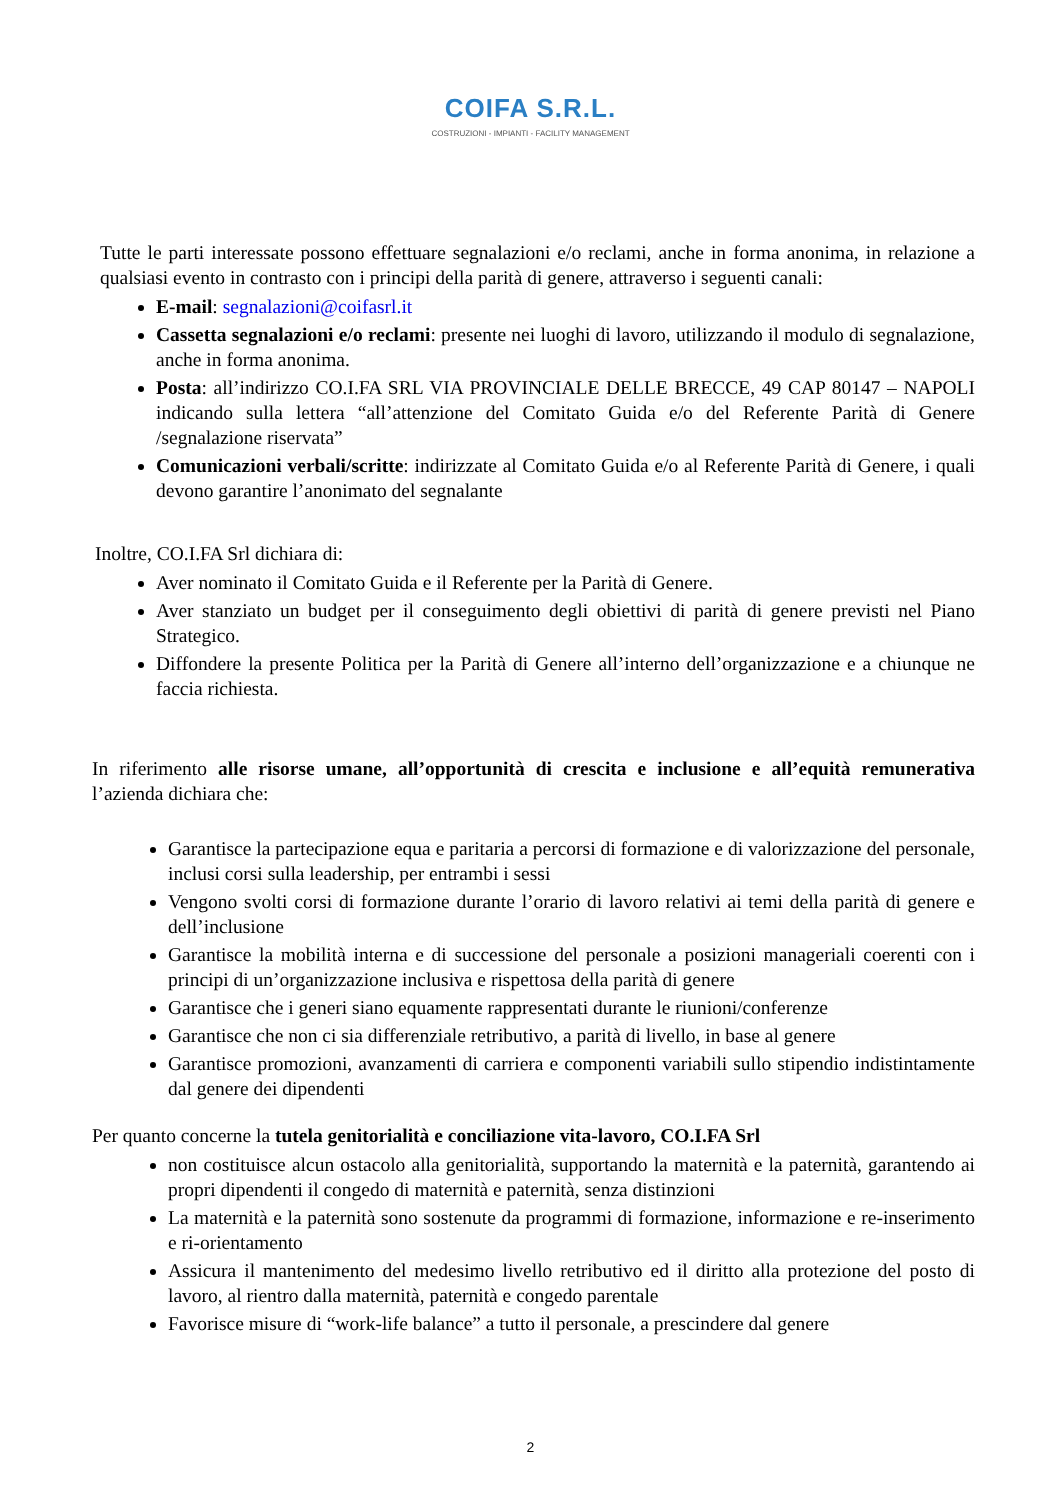COIFA S.R.L.
COSTRUZIONI - IMPIANTI - FACILITY MANAGEMENT
Tutte le parti interessate possono effettuare segnalazioni e/o reclami, anche in forma anonima, in relazione a qualsiasi evento in contrasto con i principi della parità di genere, attraverso i seguenti canali:
E-mail: segnalazioni@coifasrl.it
Cassetta segnalazioni e/o reclami: presente nei luoghi di lavoro, utilizzando il modulo di segnalazione, anche in forma anonima.
Posta: all’indirizzo CO.I.FA SRL VIA PROVINCIALE DELLE BRECCE, 49 CAP 80147 – NAPOLI indicando sulla lettera “all’attenzione del Comitato Guida e/o del Referente Parità di Genere /segnalazione riservata”
Comunicazioni verbali/scritte: indirizzate al Comitato Guida e/o al Referente Parità di Genere, i quali devono garantire l’anonimato del segnalante
Inoltre, CO.I.FA Srl dichiara di:
Aver nominato il Comitato Guida e il Referente per la Parità di Genere.
Aver stanziato un budget per il conseguimento degli obiettivi di parità di genere previsti nel Piano Strategico.
Diffondere la presente Politica per la Parità di Genere all’interno dell’organizzazione e a chiunque ne faccia richiesta.
In riferimento alle risorse umane, all’opportunità di crescita e inclusione e all’equità remunerativa l’azienda dichiara che:
Garantisce la partecipazione equa e paritaria a percorsi di formazione e di valorizzazione del personale, inclusi corsi sulla leadership, per entrambi i sessi
Vengono svolti corsi di formazione durante l’orario di lavoro relativi ai temi della parità di genere e dell’inclusione
Garantisce la mobilità interna e di successione del personale a posizioni manageriali coerenti con i principi di un’organizzazione inclusiva e rispettosa della parità di genere
Garantisce che i generi siano equamente rappresentati durante le riunioni/conferenze
Garantisce che non ci sia differenziale retributivo, a parità di livello, in base al genere
Garantisce promozioni, avanzamenti di carriera e componenti variabili sullo stipendio indistintamente dal genere dei dipendenti
Per quanto concerne la tutela genitorialità e conciliazione vita-lavoro, CO.I.FA Srl
non costituisce alcun ostacolo alla genitorialità, supportando la maternità e la paternità, garantendo ai propri dipendenti il congedo di maternità e paternità, senza distinzioni
La maternità e la paternità sono sostenute da programmi di formazione, informazione e re-inserimento e ri-orientamento
Assicura il mantenimento del medesimo livello retributivo ed il diritto alla protezione del posto di lavoro, al rientro dalla maternità, paternità e congedo parentale
Favorisce misure di “work-life balance” a tutto il personale, a prescindere dal genere
2